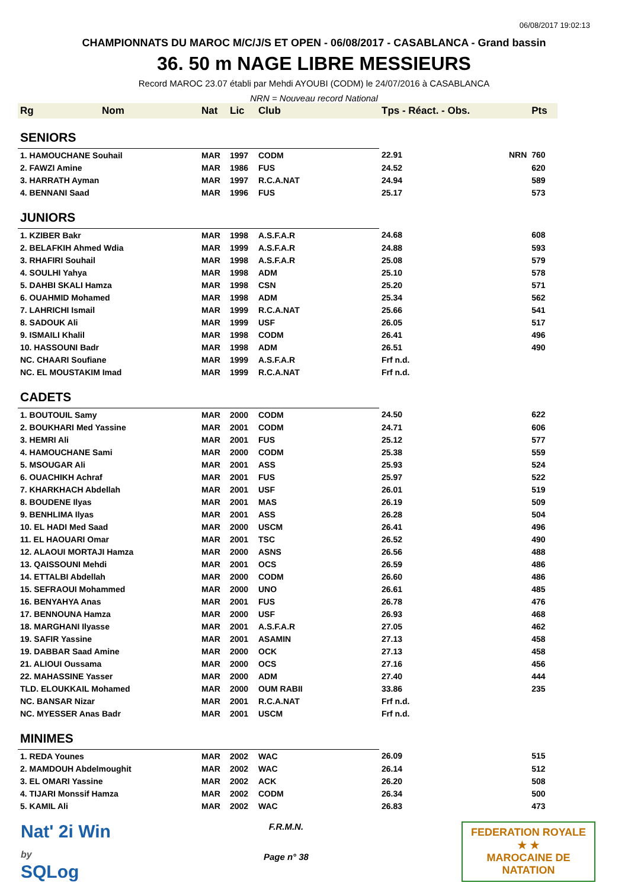06/08/2017 19:02:13
CHAMPIONNATS DU MAROC M/C/J/S ET OPEN - 06/08/2017 - CASABLANCA - Grand bassin
36. 50 m NAGE LIBRE MESSIEURS
Record MAROC 23.07 établi par Mehdi AYOUBI (CODM) le 24/07/2016 à CASABLANCA
NRN = Nouveau record National
| Rg | Nom | Nat | Lic | Club | Tps - Réact. - Obs. | | Pts |
| --- | --- | --- | --- | --- | --- | --- | --- |
| SENIORS | | | | | | | |
| 1. HAMOUCHANE Souhail | | MAR | 1997 | CODM | 22.91 | NRN | 760 |
| 2. FAWZI Amine | | MAR | 1986 | FUS | 24.52 | | 620 |
| 3. HARRATH Ayman | | MAR | 1997 | R.C.A.NAT | 24.94 | | 589 |
| 4. BENNANI Saad | | MAR | 1996 | FUS | 25.17 | | 573 |
| JUNIORS | | | | | | | |
| 1. KZIBER Bakr | | MAR | 1998 | A.S.F.A.R | 24.68 | | 608 |
| 2. BELAFKIH Ahmed Wdia | | MAR | 1999 | A.S.F.A.R | 24.88 | | 593 |
| 3. RHAFIRI Souhail | | MAR | 1998 | A.S.F.A.R | 25.08 | | 579 |
| 4. SOULHI Yahya | | MAR | 1998 | ADM | 25.10 | | 578 |
| 5. DAHBI SKALI Hamza | | MAR | 1998 | CSN | 25.20 | | 571 |
| 6. OUAHMID Mohamed | | MAR | 1998 | ADM | 25.34 | | 562 |
| 7. LAHRICHI Ismail | | MAR | 1999 | R.C.A.NAT | 25.66 | | 541 |
| 8. SADOUK Ali | | MAR | 1999 | USF | 26.05 | | 517 |
| 9. ISMAILI Khalil | | MAR | 1998 | CODM | 26.41 | | 496 |
| 10. HASSOUNI Badr | | MAR | 1998 | ADM | 26.51 | | 490 |
| NC. CHAARI Soufiane | | MAR | 1999 | A.S.F.A.R | Frf n.d. | | |
| NC. EL MOUSTAKIM Imad | | MAR | 1999 | R.C.A.NAT | Frf n.d. | | |
| CADETS | | | | | | | |
| 1. BOUTOUIL Samy | | MAR | 2000 | CODM | 24.50 | | 622 |
| 2. BOUKHARI Med Yassine | | MAR | 2001 | CODM | 24.71 | | 606 |
| 3. HEMRI Ali | | MAR | 2001 | FUS | 25.12 | | 577 |
| 4. HAMOUCHANE Sami | | MAR | 2000 | CODM | 25.38 | | 559 |
| 5. MSOUGAR Ali | | MAR | 2001 | ASS | 25.93 | | 524 |
| 6. OUACHIKH Achraf | | MAR | 2001 | FUS | 25.97 | | 522 |
| 7. KHARKHACH Abdellah | | MAR | 2001 | USF | 26.01 | | 519 |
| 8. BOUDENE Ilyas | | MAR | 2001 | MAS | 26.19 | | 509 |
| 9. BENHLIMA Ilyas | | MAR | 2001 | ASS | 26.28 | | 504 |
| 10. EL HADI Med Saad | | MAR | 2000 | USCM | 26.41 | | 496 |
| 11. EL HAOUARI Omar | | MAR | 2001 | TSC | 26.52 | | 490 |
| 12. ALAOUI MORTAJI Hamza | | MAR | 2000 | ASNS | 26.56 | | 488 |
| 13. QAISSOUNI Mehdi | | MAR | 2001 | OCS | 26.59 | | 486 |
| 14. ETTALBI Abdellah | | MAR | 2000 | CODM | 26.60 | | 486 |
| 15. SEFRAOUI Mohammed | | MAR | 2000 | UNO | 26.61 | | 485 |
| 16. BENYAHYA Anas | | MAR | 2001 | FUS | 26.78 | | 476 |
| 17. BENNOUNA Hamza | | MAR | 2000 | USF | 26.93 | | 468 |
| 18. MARGHANI Ilyasse | | MAR | 2001 | A.S.F.A.R | 27.05 | | 462 |
| 19. SAFIR Yassine | | MAR | 2001 | ASAMIN | 27.13 | | 458 |
| 19. DABBAR Saad Amine | | MAR | 2000 | OCK | 27.13 | | 458 |
| 21. ALIOUI Oussama | | MAR | 2000 | OCS | 27.16 | | 456 |
| 22. MAHASSINE Yasser | | MAR | 2000 | ADM | 27.40 | | 444 |
| TLD. ELOUKKAIL Mohamed | | MAR | 2000 | OUM RABII | 33.86 | | 235 |
| NC. BANSAR Nizar | | MAR | 2001 | R.C.A.NAT | Frf n.d. | | |
| NC. MYESSER Anas Badr | | MAR | 2001 | USCM | Frf n.d. | | |
| MINIMES | | | | | | | |
| 1. REDA Younes | | MAR | 2002 | WAC | 26.09 | | 515 |
| 2. MAMDOUH Abdelmoughit | | MAR | 2002 | WAC | 26.14 | | 512 |
| 3. EL OMARI Yassine | | MAR | 2002 | ACK | 26.20 | | 508 |
| 4. TIJARI Monssif Hamza | | MAR | 2002 | CODM | 26.34 | | 500 |
| 5. KAMIL Ali | | MAR | 2002 | WAC | 26.83 | | 473 |
Nat' 2i Win
by
SQLog
F.R.M.N.
Page n° 38
FEDERATION ROYALE
★ ★
MAROCAINE DE NATATION